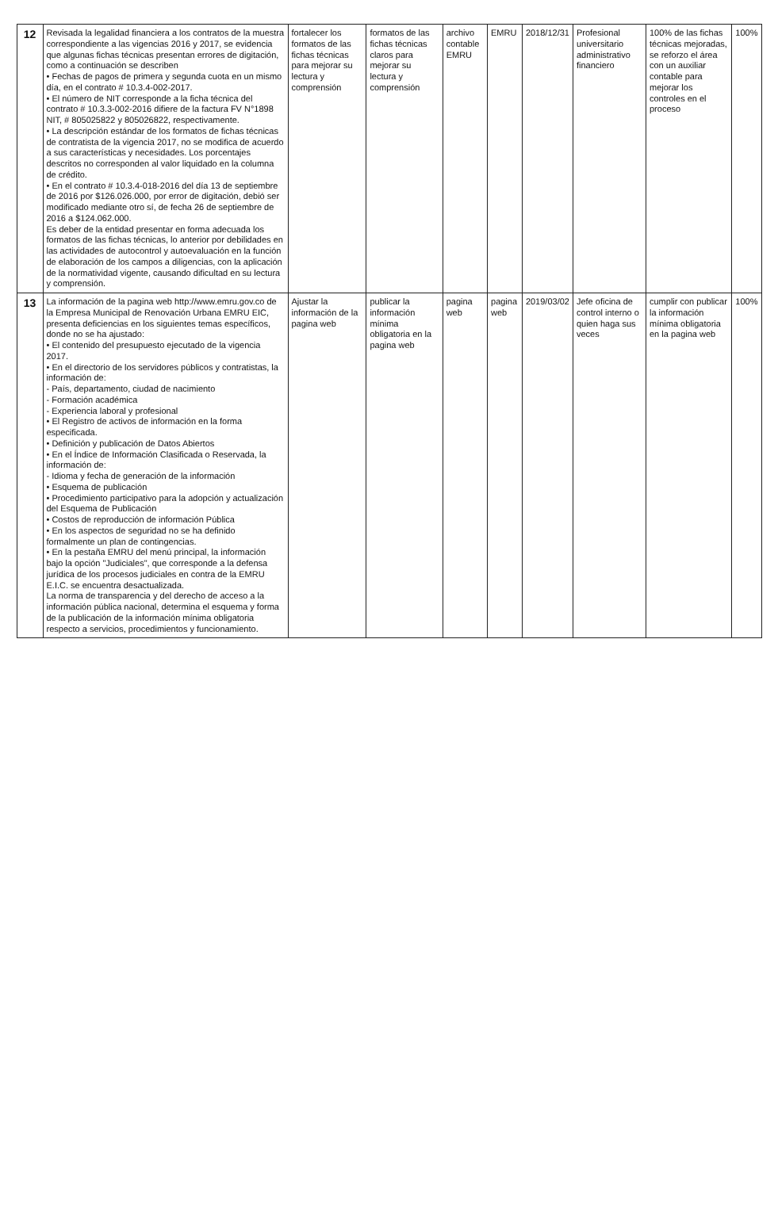| 12 | Revisada la legalidad financiera a los contratos de la muestra correspondiente a las vigencias 2016 y 2017, se evidencia que algunas fichas técnicas presentan errores de digitación, como a continuación se describen • Fechas de pagos de primera y segunda cuota en un mismo día, en el contrato # 10.3.4-002-2017. • El número de NIT corresponde a la ficha técnica del contrato # 10.3.3-002-2016 difiere de la factura FV N°1898 NIT, # 805025822 y 805026822, respectivamente. • La descripción estándar de los formatos de fichas técnicas de contratista de la vigencia 2017, no se modifica de acuerdo a sus características y necesidades. Los porcentajes descritos no corresponden al valor liquidado en la columna de crédito. • En el contrato # 10.3.4-018-2016 del día 13 de septiembre de 2016 por $126.026.000, por error de digitación, debió ser modificado mediante otro sí, de fecha 26 de septiembre de 2016 a $124.062.000. Es deber de la entidad presentar en forma adecuada los formatos de las fichas técnicas, lo anterior por debilidades en las actividades de autocontrol y autoevaluación en la función de elaboración de los campos a diligencias, con la aplicación de la normatividad vigente, causando dificultad en su lectura y comprensión. | fortalecer los formatos de las fichas técnicas para mejorar su lectura y comprensión | formatos de las fichas técnicas claros para mejorar su lectura y comprensión | archivo contable EMRU | EMRU | 2018/12/31 | Profesional universitario administrativo financiero | 100% de las fichas técnicas mejoradas, se reforzo el área con un auxiliar contable para mejorar los controles en el proceso | 100% |
| 13 | La información de la pagina web http://www.emru.gov.co de la Empresa Municipal de Renovación Urbana EMRU EIC, presenta deficiencias en los siguientes temas específicos, donde no se ha ajustado: • El contenido del presupuesto ejecutado de la vigencia 2017. • En el directorio de los servidores públicos y contratistas, la información de: - País, departamento, ciudad de nacimiento - Formación académica - Experiencia laboral y profesional • El Registro de activos de información en la forma especificada. • Definición y publicación de Datos Abiertos • En el Índice de Información Clasificada o Reservada, la información de: - Idioma y fecha de generación de la información • Esquema de publicación • Procedimiento participativo para la adopción y actualización del Esquema de Publicación • Costos de reproducción de información Pública • En los aspectos de seguridad no se ha definido formalmente un plan de contingencias. • En la pestaña EMRU del menú principal, la información bajo la opción "Judiciales", que corresponde a la defensa jurídica de los procesos judiciales en contra de la EMRU E.I.C. se encuentra desactualizada. La norma de transparencia y del derecho de acceso a la información pública nacional, determina el esquema y forma de la publicación de la información mínima obligatoria respecto a servicios, procedimientos y funcionamiento. | Ajustar la información de la pagina web | publicar la información mínima obligatoria en la pagina web | pagina web | pagina web | 2019/03/02 | Jefe oficina de control interno o quien haga sus veces | cumplir con publicar la información mínima obligatoria en la pagina web | 100% |